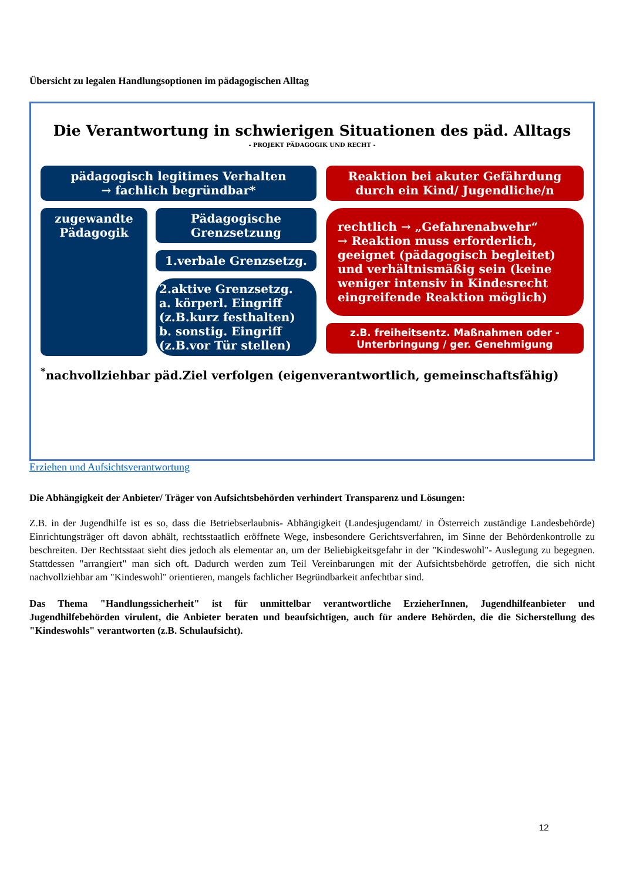Übersicht zu legalen Handlungsoptionen im pädagogischen Alltag
Die Verantwortung in schwierigen Situationen des päd. Alltags
- PROJEKT PÄDAGOGIK UND RECHT -
pädagogisch legitimes Verhalten
→ fachlich begründbar*
zugewandte Pädagogik
Pädagogische Grenzsetzung
1.verbale Grenzsetzg.
2.aktive Grenzsetzg.
a. körperl. Eingriff
(z.B.kurz festhalten)
b. sonstig. Eingriff
(z.B.vor Tür stellen)
Reaktion bei akuter Gefährdung durch ein Kind/ Jugendliche/n
rechtlich → „Gefahrenabwehr“
→ Reaktion muss erforderlich, geeignet (pädagogisch begleitet) und verhältnismäßig sein (keine weniger intensiv in Kindesrecht eingreifende Reaktion möglich)
z.B. freiheitsentz. Maßnahmen oder - Unterbringung / ger. Genehmigung
<sup>*</sup> nachvollziehbar päd.Ziel verfolgen (eigenverantwortlich, gemeinschaftsfähig)
Erziehen und Aufsichtsverantwortung
Die Abhängigkeit der Anbieter/ Träger von Aufsichtsbehörden verhindert Transparenz und Lösungen:
Z.B. in der Jugendhilfe ist es so, dass die Betriebserlaubnis- Abhängigkeit (Landesjugendamt/ in Österreich zuständige Landesbehörde) Einrichtungsträger oft davon abhält, rechtsstaatlich eröffnete Wege, insbesondere Gerichtsverfahren, im Sinne der Behördenkontrolle zu beschreiten. Der Rechtsstaat sieht dies jedoch als elementar an, um der Beliebigkeitsgefahr in der "Kindeswohl"- Auslegung zu begegnen. Stattdessen "arrangiert" man sich oft. Dadurch werden zum Teil Vereinbarungen mit der Aufsichtsbehörde getroffen, die sich nicht nachvollziehbar am "Kindeswohl" orientieren, mangels fachlicher Begründbarkeit anfechtbar sind.
Das Thema "Handlungssicherheit" ist für unmittelbar verantwortliche ErzieherInnen, Jugendhilfeanbieter und Jugendhilfebehörden virulent, die Anbieter beraten und beaufsichtigen, auch für andere Behörden, die die Sicherstellung des "Kindeswohls" verantworten (z.B. Schulaufsicht).
12